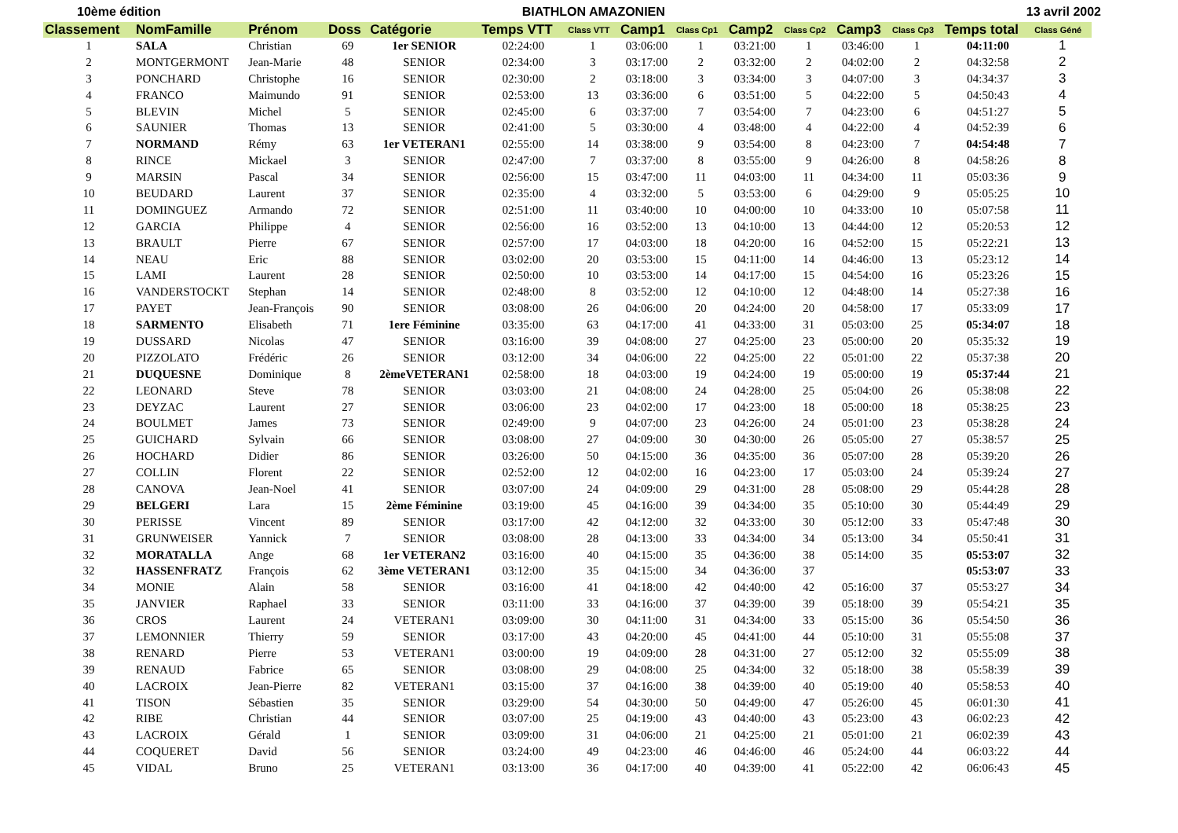10ème édition BIATHLON AMAZONIEN 13 avril 2002
| Classement | NomFamille | Prénom | Doss | Catégorie | Temps VTT | Class VTT | Camp1 | Class Cp1 | Camp2 | Class Cp2 | Camp3 | Class Cp3 | Temps total | Class Géné |
| --- | --- | --- | --- | --- | --- | --- | --- | --- | --- | --- | --- | --- | --- | --- |
| 1 | SALA | Christian | 69 | 1er SENIOR | 02:24:00 | 1 | 03:06:00 | 1 | 03:21:00 | 1 | 03:46:00 | 1 | 04:11:00 | 1 |
| 2 | MONTGERMONT | Jean-Marie | 48 | SENIOR | 02:34:00 | 3 | 03:17:00 | 2 | 03:32:00 | 2 | 04:02:00 | 2 | 04:32:58 | 2 |
| 3 | PONCHARD | Christophe | 16 | SENIOR | 02:30:00 | 2 | 03:18:00 | 3 | 03:34:00 | 3 | 04:07:00 | 3 | 04:34:37 | 3 |
| 4 | FRANCO | Maimundo | 91 | SENIOR | 02:53:00 | 13 | 03:36:00 | 6 | 03:51:00 | 5 | 04:22:00 | 5 | 04:50:43 | 4 |
| 5 | BLEVIN | Michel | 5 | SENIOR | 02:45:00 | 6 | 03:37:00 | 7 | 03:54:00 | 7 | 04:23:00 | 6 | 04:51:27 | 5 |
| 6 | SAUNIER | Thomas | 13 | SENIOR | 02:41:00 | 5 | 03:30:00 | 4 | 03:48:00 | 4 | 04:22:00 | 4 | 04:52:39 | 6 |
| 7 | NORMAND | Rémy | 63 | 1er VETERAN1 | 02:55:00 | 14 | 03:38:00 | 9 | 03:54:00 | 8 | 04:23:00 | 7 | 04:54:48 | 7 |
| 8 | RINCE | Mickael | 3 | SENIOR | 02:47:00 | 7 | 03:37:00 | 8 | 03:55:00 | 9 | 04:26:00 | 8 | 04:58:26 | 8 |
| 9 | MARSIN | Pascal | 34 | SENIOR | 02:56:00 | 15 | 03:47:00 | 11 | 04:03:00 | 11 | 04:34:00 | 11 | 05:03:36 | 9 |
| 10 | BEUDARD | Laurent | 37 | SENIOR | 02:35:00 | 4 | 03:32:00 | 5 | 03:53:00 | 6 | 04:29:00 | 9 | 05:05:25 | 10 |
| 11 | DOMINGUEZ | Armando | 72 | SENIOR | 02:51:00 | 11 | 03:40:00 | 10 | 04:00:00 | 10 | 04:33:00 | 10 | 05:07:58 | 11 |
| 12 | GARCIA | Philippe | 4 | SENIOR | 02:56:00 | 16 | 03:52:00 | 13 | 04:10:00 | 13 | 04:44:00 | 12 | 05:20:53 | 12 |
| 13 | BRAULT | Pierre | 67 | SENIOR | 02:57:00 | 17 | 04:03:00 | 18 | 04:20:00 | 16 | 04:52:00 | 15 | 05:22:21 | 13 |
| 14 | NEAU | Eric | 88 | SENIOR | 03:02:00 | 20 | 03:53:00 | 15 | 04:11:00 | 14 | 04:46:00 | 13 | 05:23:12 | 14 |
| 15 | LAMI | Laurent | 28 | SENIOR | 02:50:00 | 10 | 03:53:00 | 14 | 04:17:00 | 15 | 04:54:00 | 16 | 05:23:26 | 15 |
| 16 | VANDERSTOCKT | Stephan | 14 | SENIOR | 02:48:00 | 8 | 03:52:00 | 12 | 04:10:00 | 12 | 04:48:00 | 14 | 05:27:38 | 16 |
| 17 | PAYET | Jean-François | 90 | SENIOR | 03:08:00 | 26 | 04:06:00 | 20 | 04:24:00 | 20 | 04:58:00 | 17 | 05:33:09 | 17 |
| 18 | SARMENTO | Elisabeth | 71 | 1ere Féminine | 03:35:00 | 63 | 04:17:00 | 41 | 04:33:00 | 31 | 05:03:00 | 25 | 05:34:07 | 18 |
| 19 | DUSSARD | Nicolas | 47 | SENIOR | 03:16:00 | 39 | 04:08:00 | 27 | 04:25:00 | 23 | 05:00:00 | 20 | 05:35:32 | 19 |
| 20 | PIZZOLATO | Frédéric | 26 | SENIOR | 03:12:00 | 34 | 04:06:00 | 22 | 04:25:00 | 22 | 05:01:00 | 22 | 05:37:38 | 20 |
| 21 | DUQUESNE | Dominique | 8 | 2èmeVETERAN1 | 02:58:00 | 18 | 04:03:00 | 19 | 04:24:00 | 19 | 05:00:00 | 19 | 05:37:44 | 21 |
| 22 | LEONARD | Steve | 78 | SENIOR | 03:03:00 | 21 | 04:08:00 | 24 | 04:28:00 | 25 | 05:04:00 | 26 | 05:38:08 | 22 |
| 23 | DEYZAC | Laurent | 27 | SENIOR | 03:06:00 | 23 | 04:02:00 | 17 | 04:23:00 | 18 | 05:00:00 | 18 | 05:38:25 | 23 |
| 24 | BOULMET | James | 73 | SENIOR | 02:49:00 | 9 | 04:07:00 | 23 | 04:26:00 | 24 | 05:01:00 | 23 | 05:38:28 | 24 |
| 25 | GUICHARD | Sylvain | 66 | SENIOR | 03:08:00 | 27 | 04:09:00 | 30 | 04:30:00 | 26 | 05:05:00 | 27 | 05:38:57 | 25 |
| 26 | HOCHARD | Didier | 86 | SENIOR | 03:26:00 | 50 | 04:15:00 | 36 | 04:35:00 | 36 | 05:07:00 | 28 | 05:39:20 | 26 |
| 27 | COLLIN | Florent | 22 | SENIOR | 02:52:00 | 12 | 04:02:00 | 16 | 04:23:00 | 17 | 05:03:00 | 24 | 05:39:24 | 27 |
| 28 | CANOVA | Jean-Noel | 41 | SENIOR | 03:07:00 | 24 | 04:09:00 | 29 | 04:31:00 | 28 | 05:08:00 | 29 | 05:44:28 | 28 |
| 29 | BELGERI | Lara | 15 | 2ème Féminine | 03:19:00 | 45 | 04:16:00 | 39 | 04:34:00 | 35 | 05:10:00 | 30 | 05:44:49 | 29 |
| 30 | PERISSE | Vincent | 89 | SENIOR | 03:17:00 | 42 | 04:12:00 | 32 | 04:33:00 | 30 | 05:12:00 | 33 | 05:47:48 | 30 |
| 31 | GRUNWEISER | Yannick | 7 | SENIOR | 03:08:00 | 28 | 04:13:00 | 33 | 04:34:00 | 34 | 05:13:00 | 34 | 05:50:41 | 31 |
| 32 | MORATALLA | Ange | 68 | 1er VETERAN2 | 03:16:00 | 40 | 04:15:00 | 35 | 04:36:00 | 38 | 05:14:00 | 35 | 05:53:07 | 32 |
| 32 | HASSENFRATZ | François | 62 | 3ème VETERAN1 | 03:12:00 | 35 | 04:15:00 | 34 | 04:36:00 | 37 | | | 05:53:07 | 33 |
| 34 | MONIE | Alain | 58 | SENIOR | 03:16:00 | 41 | 04:18:00 | 42 | 04:40:00 | 42 | 05:16:00 | 37 | 05:53:27 | 34 |
| 35 | JANVIER | Raphael | 33 | SENIOR | 03:11:00 | 33 | 04:16:00 | 37 | 04:39:00 | 39 | 05:18:00 | 39 | 05:54:21 | 35 |
| 36 | CROS | Laurent | 24 | VETERAN1 | 03:09:00 | 30 | 04:11:00 | 31 | 04:34:00 | 33 | 05:15:00 | 36 | 05:54:50 | 36 |
| 37 | LEMONNIER | Thierry | 59 | SENIOR | 03:17:00 | 43 | 04:20:00 | 45 | 04:41:00 | 44 | 05:10:00 | 31 | 05:55:08 | 37 |
| 38 | RENARD | Pierre | 53 | VETERAN1 | 03:00:00 | 19 | 04:09:00 | 28 | 04:31:00 | 27 | 05:12:00 | 32 | 05:55:09 | 38 |
| 39 | RENAUD | Fabrice | 65 | SENIOR | 03:08:00 | 29 | 04:08:00 | 25 | 04:34:00 | 32 | 05:18:00 | 38 | 05:58:39 | 39 |
| 40 | LACROIX | Jean-Pierre | 82 | VETERAN1 | 03:15:00 | 37 | 04:16:00 | 38 | 04:39:00 | 40 | 05:19:00 | 40 | 05:58:53 | 40 |
| 41 | TISON | Sébastien | 35 | SENIOR | 03:29:00 | 54 | 04:30:00 | 50 | 04:49:00 | 47 | 05:26:00 | 45 | 06:01:30 | 41 |
| 42 | RIBE | Christian | 44 | SENIOR | 03:07:00 | 25 | 04:19:00 | 43 | 04:40:00 | 43 | 05:23:00 | 43 | 06:02:23 | 42 |
| 43 | LACROIX | Gérald | 1 | SENIOR | 03:09:00 | 31 | 04:06:00 | 21 | 04:25:00 | 21 | 05:01:00 | 21 | 06:02:39 | 43 |
| 44 | COQUERET | David | 56 | SENIOR | 03:24:00 | 49 | 04:23:00 | 46 | 04:46:00 | 46 | 05:24:00 | 44 | 06:03:22 | 44 |
| 45 | VIDAL | Bruno | 25 | VETERAN1 | 03:13:00 | 36 | 04:17:00 | 40 | 04:39:00 | 41 | 05:22:00 | 42 | 06:06:43 | 45 |